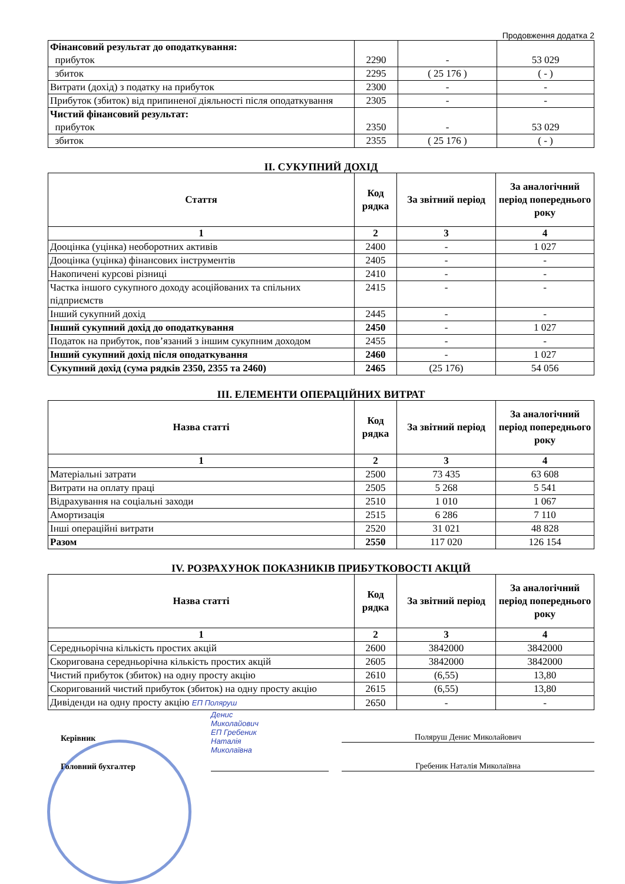Продовження додатка 2
| Фінансовий результат до оподаткування: прибуток | 2290 | - | 53 029 |
| збиток | 2295 | ( 25 176 ) | ( - ) |
| Витрати (дохід) з податку на прибуток | 2300 | - | - |
| Прибуток (збиток) від припиненої діяльності після оподаткування | 2305 | - | - |
| Чистий фінансовий результат: прибуток | 2350 | - | 53 029 |
| збиток | 2355 | ( 25 176 ) | ( - ) |
II. СУКУПНИЙ ДОХІД
| Стаття | Код рядка | За звітний період | За аналогічний період попереднього року |
| --- | --- | --- | --- |
| 1 | 2 | 3 | 4 |
| Дооцінка (уцінка) необоротних активів | 2400 | - | 1 027 |
| Дооцінка (уцінка) фінансових інструментів | 2405 | - | - |
| Накопичені курсові різниці | 2410 | - | - |
| Частка іншого сукупного доходу асоційованих та спільних підприємств | 2415 | - | - |
| Інший сукупний дохід | 2445 | - | - |
| Інший сукупний дохід до оподаткування | 2450 | - | 1 027 |
| Податок на прибуток, пов’язаний з іншим сукупним доходом | 2455 | - | - |
| Інший сукупний дохід після оподаткування | 2460 | - | 1 027 |
| Сукупний дохід (сума рядків 2350, 2355 та 2460) | 2465 | (25 176) | 54 056 |
III. ЕЛЕМЕНТИ ОПЕРАЦІЙНИХ ВИТРАТ
| Назва статті | Код рядка | За звітний період | За аналогічний період попереднього року |
| --- | --- | --- | --- |
| 1 | 2 | 3 | 4 |
| Матеріальні затрати | 2500 | 73 435 | 63 608 |
| Витрати на оплату праці | 2505 | 5 268 | 5 541 |
| Відрахування на соціальні заходи | 2510 | 1 010 | 1 067 |
| Амортизація | 2515 | 6 286 | 7 110 |
| Інші операційні витрати | 2520 | 31 021 | 48 828 |
| Разом | 2550 | 117 020 | 126 154 |
IV. РОЗРАХУНОК ПОКАЗНИКІВ ПРИБУТКОВОСТІ АКЦІЙ
| Назва статті | Код рядка | За звітний період | За аналогічний період попереднього року |
| --- | --- | --- | --- |
| 1 | 2 | 3 | 4 |
| Середньорічна кількість простих акцій | 2600 | 3842000 | 3842000 |
| Скоригована середньорічна кількість простих акцій | 2605 | 3842000 | 3842000 |
| Чистий прибуток (збиток) на одну просту акцію | 2610 | (6,55) | 13,80 |
| Скоригований чистий прибуток (збиток) на одну просту акцію | 2615 | (6,55) | 13,80 |
| Дивіденди на одну просту акцію ЕП Поляруш | 2650 | - | - |
Керівник
Головний бухгалтер
Денис
Миколайович
ЕП Гребеник
Наталія
Миколаївна
Поляруш Денис Миколайович
Гребеник Наталія Миколаївна